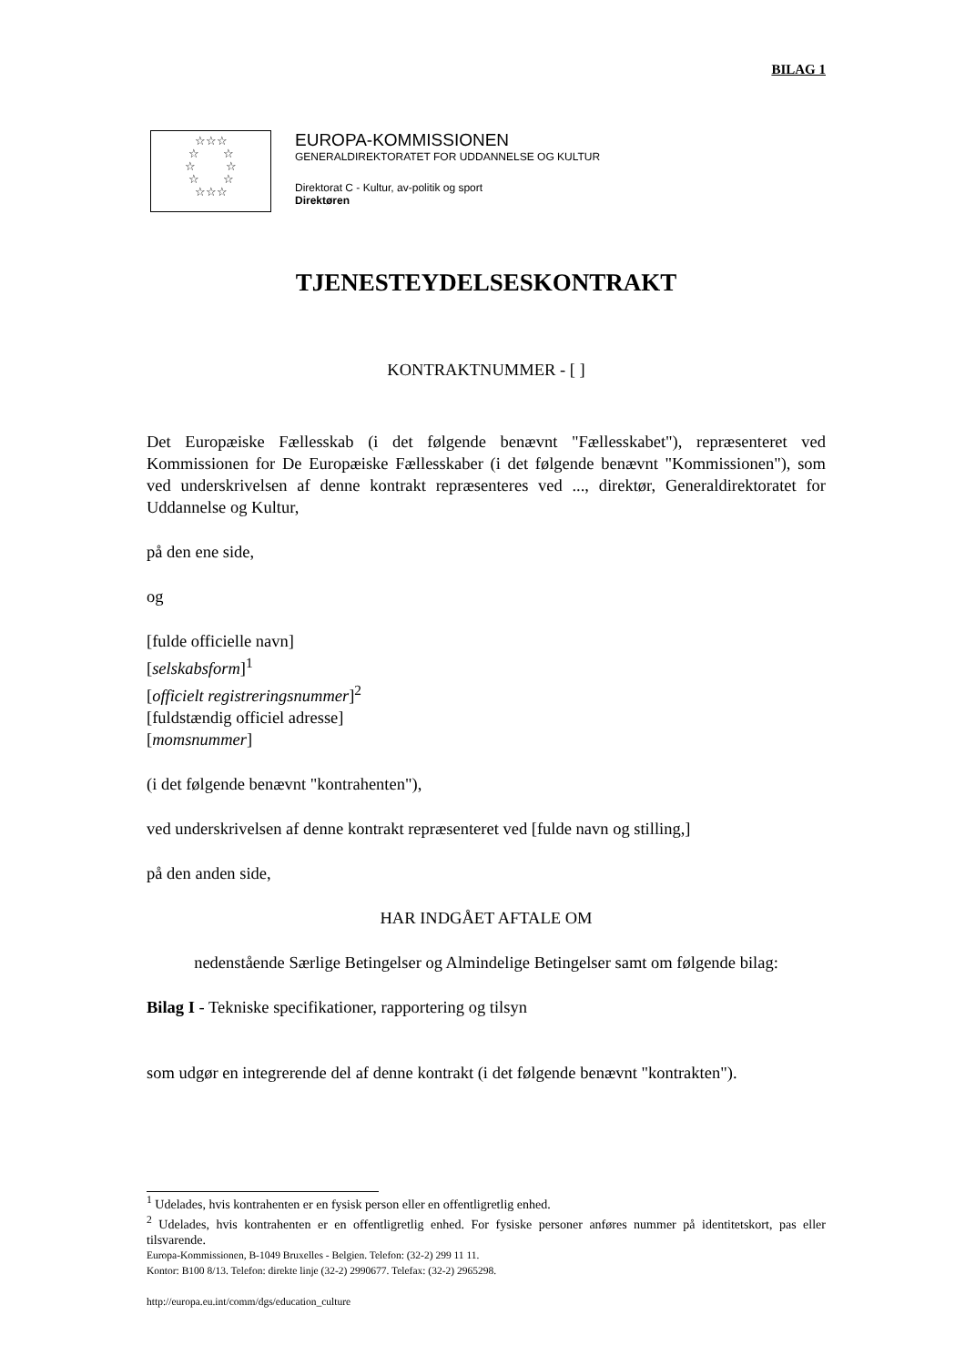BILAG 1
☆☆☆
☆ ☆
☆ ☆
☆ ☆
☆☆☆
EUROPA-KOMMISSIONEN
GENERALDIREKTORATET FOR UDDANNELSE OG KULTUR
Direktorat C - Kultur, av-politik og sport
Direktøren
TJENESTEYDELSESKONTRAKT
KONTRAKTNUMMER - [ ]
Det Europæiske Fællesskab (i det følgende benævnt "Fællesskabet"), repræsenteret ved Kommissionen for De Europæiske Fællesskaber (i det følgende benævnt "Kommissionen"), som ved underskrivelsen af denne kontrakt repræsenteres ved ..., direktør, Generaldirektoratet for Uddannelse og Kultur,
på den ene side,
og
[fulde officielle navn]
[selskabsform]<sup>1</sup>
[officielt registreringsnummer]<sup>2</sup>
[fuldstændig officiel adresse]
[momsnummer]
(i det følgende benævnt "kontrahenten"),
ved underskrivelsen af denne kontrakt repræsenteret ved [fulde navn og stilling,]
på den anden side,
HAR INDGÅET AFTALE OM
nedenstående Særlige Betingelser og Almindelige Betingelser samt om følgende bilag:
Bilag I - Tekniske specifikationer, rapportering og tilsyn
som udgør en integrerende del af denne kontrakt (i det følgende benævnt "kontrakten").
<sup>1</sup> Udelades, hvis kontrahenten er en fysisk person eller en offentligretlig enhed.
<sup>2</sup> Udelades, hvis kontrahenten er en offentligretlig enhed. For fysiske personer anføres nummer på identitetskort, pas eller tilsvarende.
Europa-Kommissionen, B-1049 Bruxelles - Belgien. Telefon: (32-2) 299 11 11.
Kontor: B100 8/13. Telefon: direkte linje (32-2) 2990677. Telefax: (32-2) 2965298.
http://europa.eu.int/comm/dgs/education_culture